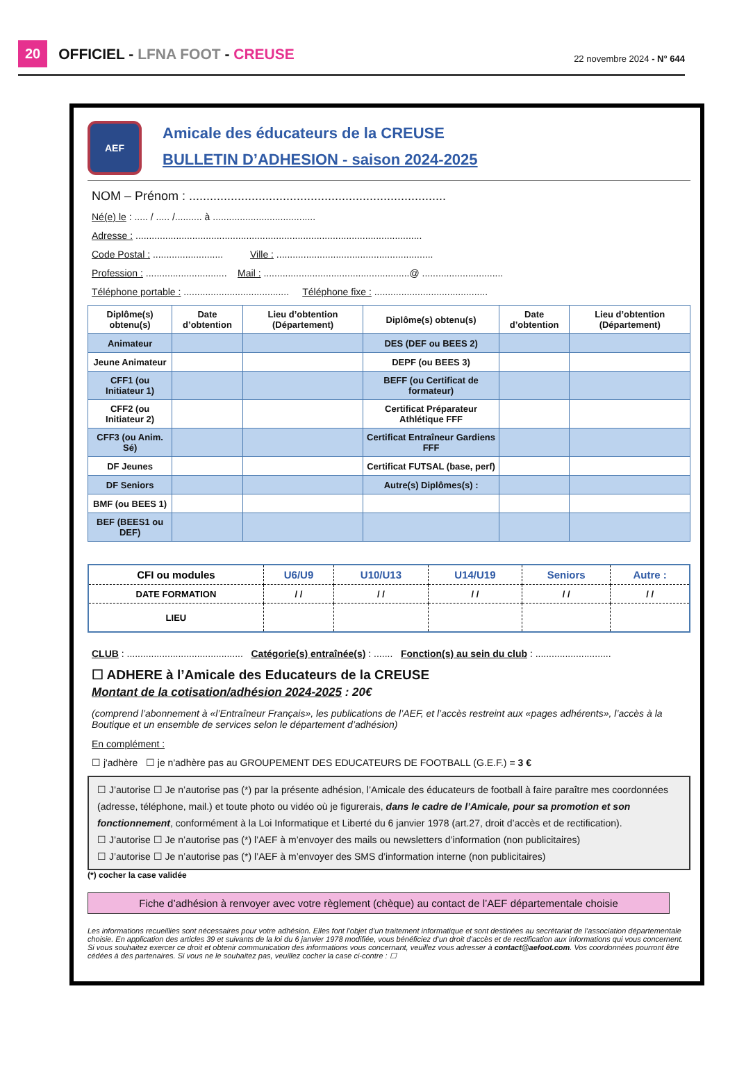20 OFFICIEL - LFNA FOOT - CREUSE 22 novembre 2024 - N° 644
AEF
Amicale des éducateurs de la CREUSE
BULLETIN D’ADHESION - saison 2024-2025
NOM – Prénom : ..........................................................................
Né(e) le : ..... / ..... /.......... à ......................................
Adresse : ..........................................................................................................
Code Postal : .......................... Ville : ..........................................................
Profession : .............................. Mail : ......................................................@ ..............................
Téléphone portable : ....................................... Téléphone fixe : ..........................................
| Diplôme(s) obtenu(s) | Date d’obtention | Lieu d’obtention (Département) | Diplôme(s) obtenu(s) | Date d’obtention | Lieu d’obtention (Département) |
| --- | --- | --- | --- | --- | --- |
| Animateur | | | DES (DEF ou BEES 2) | | |
| Jeune Animateur | | | DEPF (ou BEES 3) | | |
| CFF1 (ou Initiateur 1) | | | BEFF (ou Certificat de formateur) | | |
| CFF2 (ou Initiateur 2) | | | Certificat Préparateur Athlétique FFF | | |
| CFF3 (ou Anim. Sé) | | | Certificat Entraîneur Gardiens FFF | | |
| DF Jeunes | | | Certificat FUTSAL (base, perf) | | |
| DF Seniors | | | Autre(s) Diplômes(s) : | | |
| BMF (ou BEES 1) | | | | | |
| BEF (BEES1 ou DEF) | | | | | |
| CFI ou modules | U6/U9 | U10/U13 | U14/U19 | Seniors | Autre : |
| --- | --- | --- | --- | --- | --- |
| DATE FORMATION | / / | / / | / / | / / | / / |
| LIEU | | | | | |
CLUB : ........................................... Catégorie(s) entraînée(s) : ....... Fonction(s) au sein du club : ............................
☐ ADHERE à l’Amicale des Educateurs de la CREUSE
Montant de la cotisation/adhésion 2024-2025 : 20€
(comprend l’abonnement à «l’Entraîneur Français», les publications de l’AEF, et l’accès restreint aux «pages adhérents», l’accès à la Boutique et un ensemble de services selon le département d’adhésion)
En complément :
☐ j'adhère ☐ je n'adhère pas au GROUPEMENT DES EDUCATEURS DE FOOTBALL (G.E.F.) = 3 €
☐ J’autorise ☐ Je n’autorise pas (*) par la présente adhésion, l’Amicale des éducateurs de football à faire paraître mes coordonnées (adresse, téléphone, mail.) et toute photo ou vidéo où je figurerais, dans le cadre de l’Amicale, pour sa promotion et son fonctionnement, conformément à la Loi Informatique et Liberté du 6 janvier 1978 (art.27, droit d’accès et de rectification).
☐ J’autorise ☐ Je n’autorise pas (*) l’AEF à m’envoyer des mails ou newsletters d’information (non publicitaires)
☐ J’autorise ☐ Je n’autorise pas (*) l’AEF à m’envoyer des SMS d’information interne (non publicitaires)
(*) cocher la case validée
Fiche d’adhésion à renvoyer avec votre règlement (chèque) au contact de l’AEF départementale choisie
Les informations recueillies sont nécessaires pour votre adhésion. Elles font l’objet d’un traitement informatique et sont destinées au secrétariat de l’association départementale choisie. En application des articles 39 et suivants de la loi du 6 janvier 1978 modifiée, vous bénéficiez d’un droit d’accès et de rectification aux informations qui vous concernent. Si vous souhaitez exercer ce droit et obtenir communication des informations vous concernant, veuillez vous adresser à contact@aefoot.com. Vos coordonnées pourront être cédées à des partenaires. Si vous ne le souhaitez pas, veuillez cocher la case ci-contre : ☐